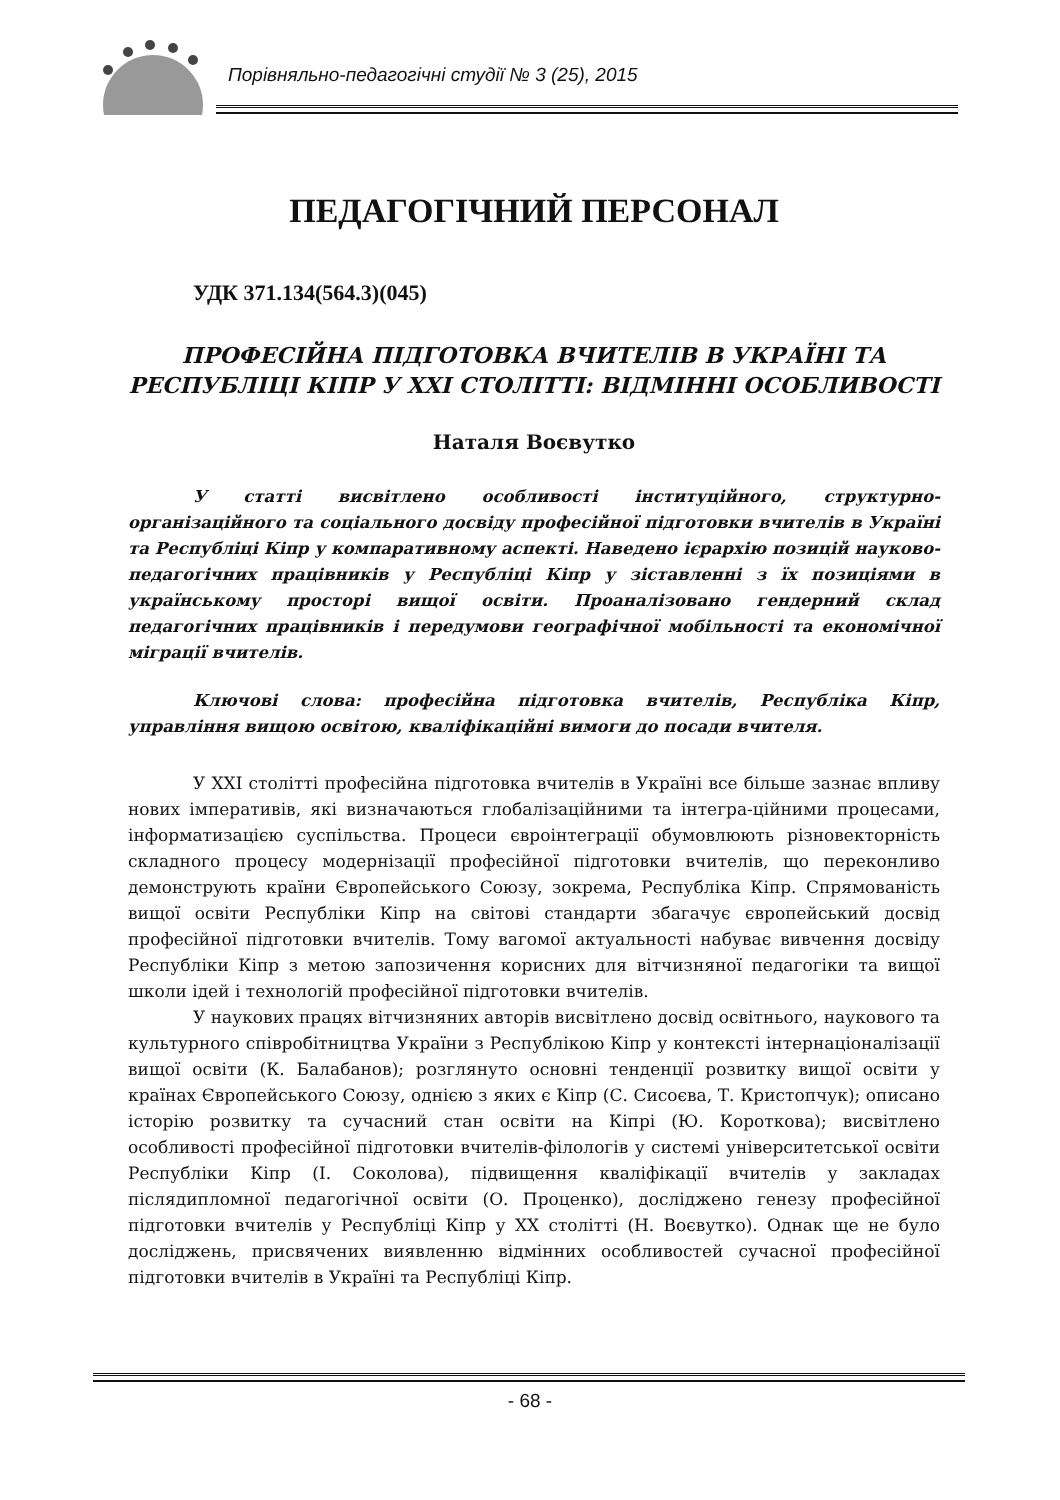Порівняльно-педагогічні студії № 3 (25), 2015
ПЕДАГОГІЧНИЙ ПЕРСОНАЛ
УДК 371.134(564.3)(045)
ПРОФЕСІЙНА ПІДГОТОВКА ВЧИТЕЛІВ В УКРАЇНІ ТА РЕСПУБЛІЦІ КІПР У ХХІ СТОЛІТТІ: ВІДМІННІ ОСОБЛИВОСТІ
Наталя Воєвутко
У статті висвітлено особливості інституційного, структурно-організаційного та соціального досвіду професійної підготовки вчителів в Україні та Республіці Кіпр у компаративному аспекті. Наведено ієрархію позицій науково-педагогічних працівників у Республіці Кіпр у зіставленні з їх позиціями в українському просторі вищої освіти. Проаналізовано гендерний склад педагогічних працівників і передумови географічної мобільності та економічної міграції вчителів.
Ключові слова: професійна підготовка вчителів, Республіка Кіпр, управління вищою освітою, кваліфікаційні вимоги до посади вчителя.
У ХХІ столітті професійна підготовка вчителів в Україні все більше зазнає впливу нових імперативів, які визначаються глобалізаційними та інтегра-ційними процесами, інформатизацією суспільства. Процеси євроінтеграції обумовлюють різновекторність складного процесу модернізації професійної підготовки вчителів, що переконливо демонструють країни Європейського Союзу, зокрема, Республіка Кіпр. Спрямованість вищої освіти Республіки Кіпр на світові стандарти збагачує європейський досвід професійної підготовки вчителів. Тому вагомої актуальності набуває вивчення досвіду Республіки Кіпр з метою запозичення корисних для вітчизняної педагогіки та вищої школи ідей і технологій професійної підготовки вчителів.
У наукових працях вітчизняних авторів висвітлено досвід освітнього, наукового та культурного співробітництва України з Республікою Кіпр у контексті інтернаціоналізації вищої освіти (К. Балабанов); розглянуто основні тенденції розвитку вищої освіти у країнах Європейського Союзу, однією з яких є Кіпр (С. Сисоєва, Т. Кристопчук); описано історію розвитку та сучасний стан освіти на Кіпрі (Ю. Короткова); висвітлено особливості професійної підготовки вчителів-філологів у системі університетської освіти Республіки Кіпр (І. Соколова), підвищення кваліфікації вчителів у закладах післядипломної педагогічної освіти (О. Проценко), досліджено генезу професійної підготовки вчителів у Республіці Кіпр у ХХ столітті (Н. Воєвутко). Однак ще не було досліджень, присвячених виявленню відмінних особливостей сучасної професійної підготовки вчителів в Україні та Республіці Кіпр.
- 68 -